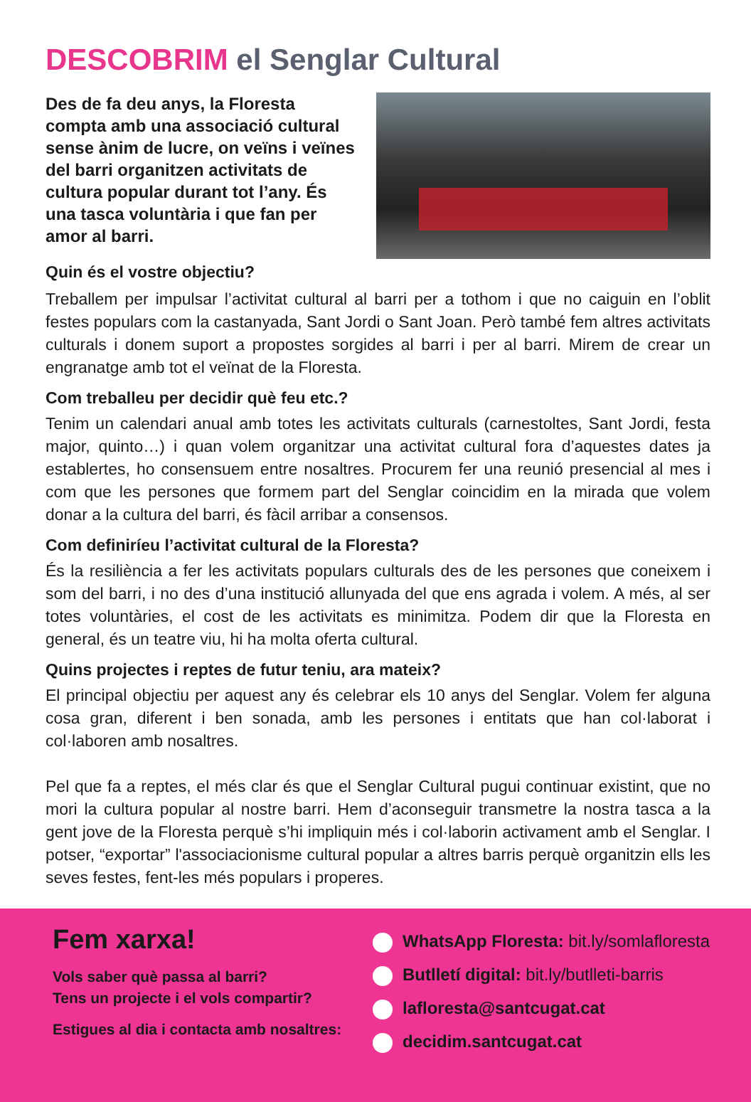DESCOBRIM el Senglar Cultural
Des de fa deu anys, la Floresta compta amb una associació cultural sense ànim de lucre, on veïns i veïnes del barri organitzen activitats de cultura popular durant tot l’any. És una tasca voluntària i que fan per amor al barri.
Quin és el vostre objectiu?
Treballem per impulsar l’activitat cultural al barri per a tothom i que no caiguin en l’oblit festes populars com la castanyada, Sant Jordi o Sant Joan. Però també fem altres activitats culturals i donem suport a propostes sorgides al barri i per al barri. Mirem de crear un engranatge amb tot el veïnat de la Floresta.
Com treballeu per decidir què feu etc.?
Tenim un calendari anual amb totes les activitats culturals (carnestoltes, Sant Jordi, festa major, quinto…) i quan volem organitzar una activitat cultural fora d’aquestes dates ja establertes, ho consensuem entre nosaltres. Procurem fer una reunió presencial al mes i com que les persones que formem part del Senglar coincidim en la mirada que volem donar a la cultura del barri, és fàcil arribar a consensos.
Com definiríeu l’activitat cultural de la Floresta?
És la resiliència a fer les activitats populars culturals des de les persones que coneixem i som del barri, i no des d’una institució allunyada del que ens agrada i volem. A més, al ser totes voluntàries, el cost de les activitats es minimitza. Podem dir que la Floresta en general, és un teatre viu, hi ha molta oferta cultural.
Quins projectes i reptes de futur teniu, ara mateix?
El principal objectiu per aquest any és celebrar els 10 anys del Senglar. Volem fer alguna cosa gran, diferent i ben sonada, amb les persones i entitats que han col·laborat i col·laboren amb nosaltres.
Pel que fa a reptes, el més clar és que el Senglar Cultural pugui continuar existint, que no mori la cultura popular al nostre barri. Hem d’aconseguir transmetre la nostra tasca a la gent jove de la Floresta perquè s’hi impliquin més i col·laborin activament amb el Senglar. I potser, “exportar” l'associacionisme cultural popular a altres barris perquè organitzin ells les seves festes, fent-les més populars i properes.
Fem xarxa!
Vols saber què passa al barri?
Tens un projecte i el vols compartir?
Estigues al dia i contacta amb nosaltres:
WhatsApp Floresta: bit.ly/somlafloresta
Butlletí digital: bit.ly/butlleti-barris
lafloresta@santcugat.cat
decidim.santcugat.cat